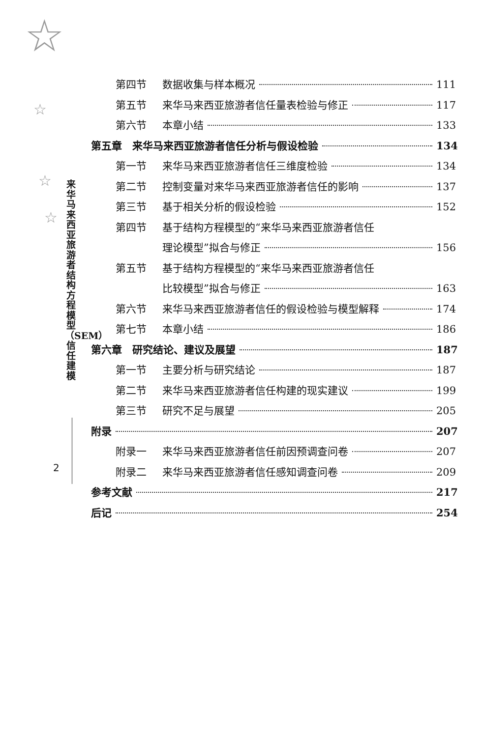☆
☆
☆
☆
来华马来西亚旅游者结构方程模型（SEM）信任建模
2
第四节 数据收集与样本概况 111
第五节 来华马来西亚旅游者信任量表检验与修正 117
第六节 本章小结 133
第五章　来华马来西亚旅游者信任分析与假设检验 134
第一节 来华马来西亚旅游者信任三维度检验 134
第二节 控制变量对来华马来西亚旅游者信任的影响 137
第三节 基于相关分析的假设检验 152
第四节 基于结构方程模型的“来华马来西亚旅游者信任
理论模型”拟合与修正 156
第五节 基于结构方程模型的“来华马来西亚旅游者信任
比较模型”拟合与修正 163
第六节 来华马来西亚旅游者信任的假设检验与模型解释 174
第七节 本章小结 186
第六章　研究结论、建议及展望 187
第一节 主要分析与研究结论 187
第二节 来华马来西亚旅游者信任构建的现实建议 199
第三节 研究不足与展望 205
附录 207
附录一 来华马来西亚旅游者信任前因预调查问卷 207
附录二 来华马来西亚旅游者信任感知调查问卷 209
参考文献 217
后记 254